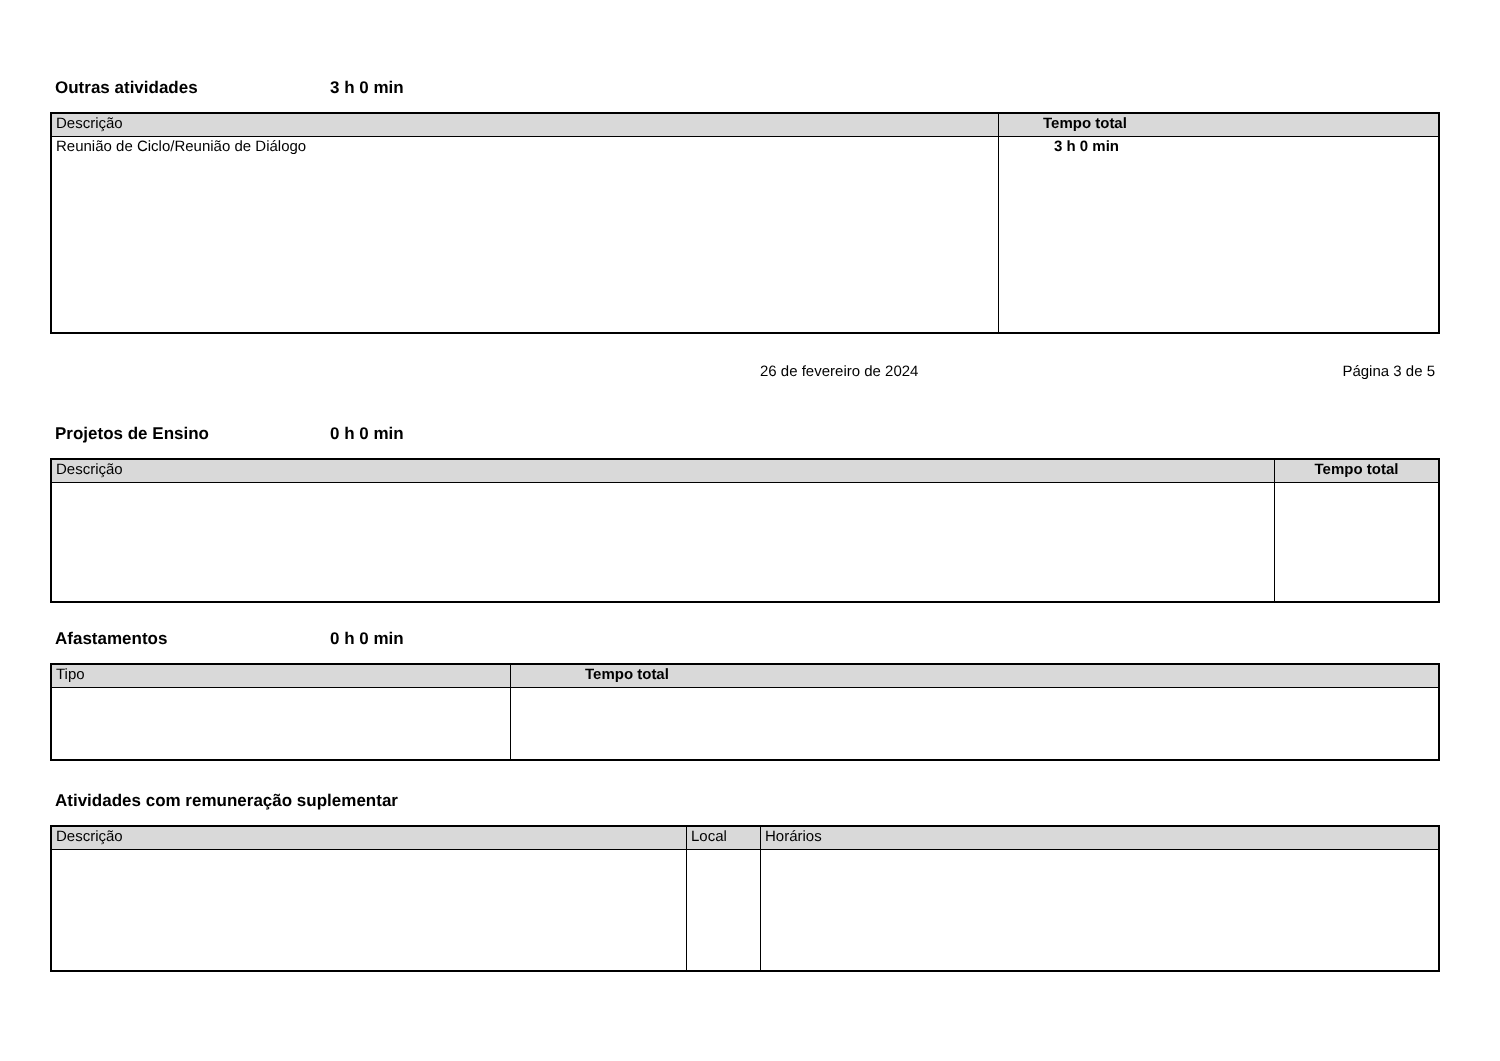Outras atividades 3 h 0 min
| Descrição | Tempo total |
| --- | --- |
| Reunião de Ciclo/Reunião de Diálogo | 3 h 0 min |
26 de fevereiro de 2024 Página 3 de 5
Projetos de Ensino 0 h 0 min
| Descrição | Tempo total |
| --- | --- |
Afastamentos 0 h 0 min
| Tipo | Tempo total |
| --- | --- |
Atividades com remuneração suplementar
| Descrição | Local | Horários |
| --- | --- | --- |